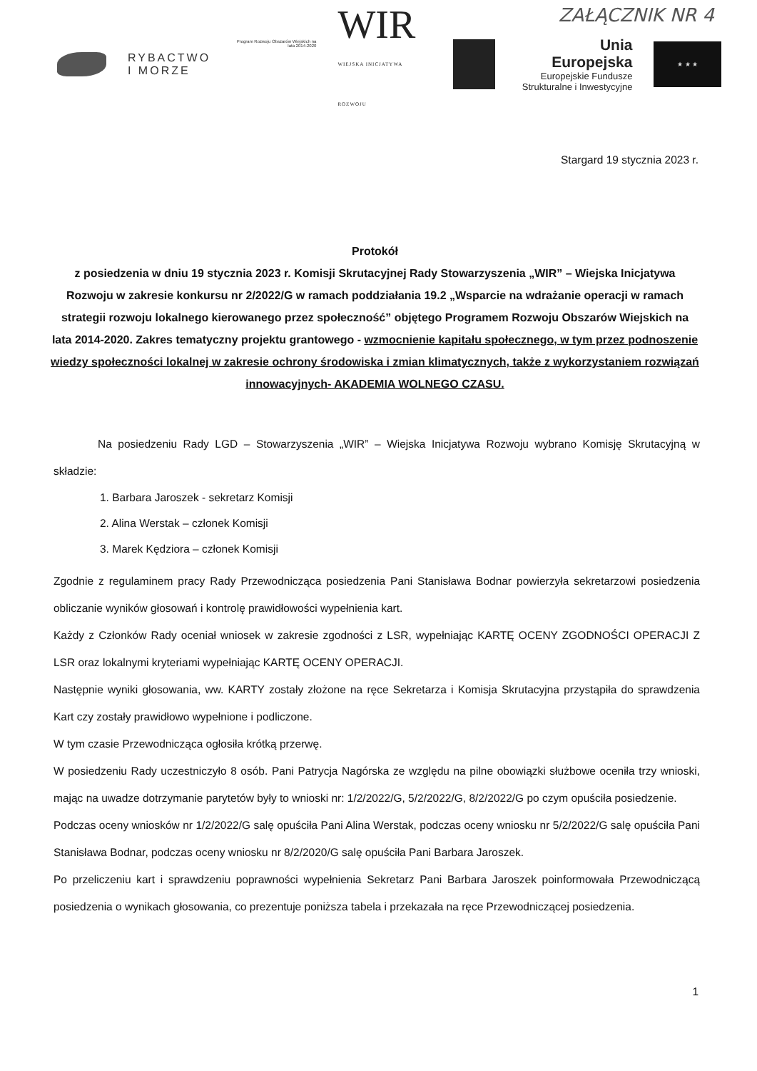ZAŁĄCZNIK NR 4
RYBACTWO
I MORZE
Program Rozwoju Obszarów Wiejskich na lata 2014-2020
WIR
WIEJSKA INICJATYWA ROZWOJU
Unia Europejska
Europejskie Fundusze
Strukturalne i Inwestycyjne
★ ★ ★
Stargard 19 stycznia 2023 r.
Protokół
z posiedzenia w dniu 19 stycznia 2023 r. Komisji Skrutacyjnej Rady Stowarzyszenia „WIR” – Wiejska Inicjatywa Rozwoju w zakresie konkursu nr 2/2022/G w ramach poddziałania 19.2 „Wsparcie na wdrażanie operacji w ramach strategii rozwoju lokalnego kierowanego przez społeczność” objętego Programem Rozwoju Obszarów Wiejskich na lata 2014-2020. Zakres tematyczny projektu grantowego - wzmocnienie kapitału społecznego, w tym przez podnoszenie wiedzy społeczności lokalnej w zakresie ochrony środowiska i zmian klimatycznych, także z wykorzystaniem rozwiązań innowacyjnych- AKADEMIA WOLNEGO CZASU.
Na posiedzeniu Rady LGD – Stowarzyszenia „WIR” – Wiejska Inicjatywa Rozwoju wybrano Komisję Skrutacyjną w składzie:
1. Barbara Jaroszek - sekretarz Komisji
2. Alina Werstak – członek Komisji
3. Marek Kędziora – członek Komisji
Zgodnie z regulaminem pracy Rady Przewodnicząca posiedzenia Pani Stanisława Bodnar powierzyła sekretarzowi posiedzenia obliczanie wyników głosowań i kontrolę prawidłowości wypełnienia kart.
Każdy z Członków Rady oceniał wniosek w zakresie zgodności z LSR, wypełniając KARTĘ OCENY ZGODNOŚCI OPERACJI Z LSR oraz lokalnymi kryteriami wypełniając KARTĘ OCENY OPERACJI.
Następnie wyniki głosowania, ww. KARTY zostały złożone na ręce Sekretarza i Komisja Skrutacyjna przystąpiła do sprawdzenia Kart czy zostały prawidłowo wypełnione i podliczone.
W tym czasie Przewodnicząca ogłosiła krótką przerwę.
W posiedzeniu Rady uczestniczyło 8 osób. Pani Patrycja Nagórska ze względu na pilne obowiązki służbowe oceniła trzy wnioski, mając na uwadze dotrzymanie parytetów były to wnioski nr: 1/2/2022/G, 5/2/2022/G, 8/2/2022/G po czym opuściła posiedzenie.
Podczas oceny wniosków nr 1/2/2022/G salę opuściła Pani Alina Werstak, podczas oceny wniosku nr 5/2/2022/G salę opuściła Pani Stanisława Bodnar, podczas oceny wniosku nr 8/2/2020/G salę opuściła Pani Barbara Jaroszek.
Po przeliczeniu kart i sprawdzeniu poprawności wypełnienia Sekretarz Pani Barbara Jaroszek poinformowała Przewodniczącą posiedzenia o wynikach głosowania, co prezentuje poniższa tabela i przekazała na ręce Przewodniczącej posiedzenia.
1